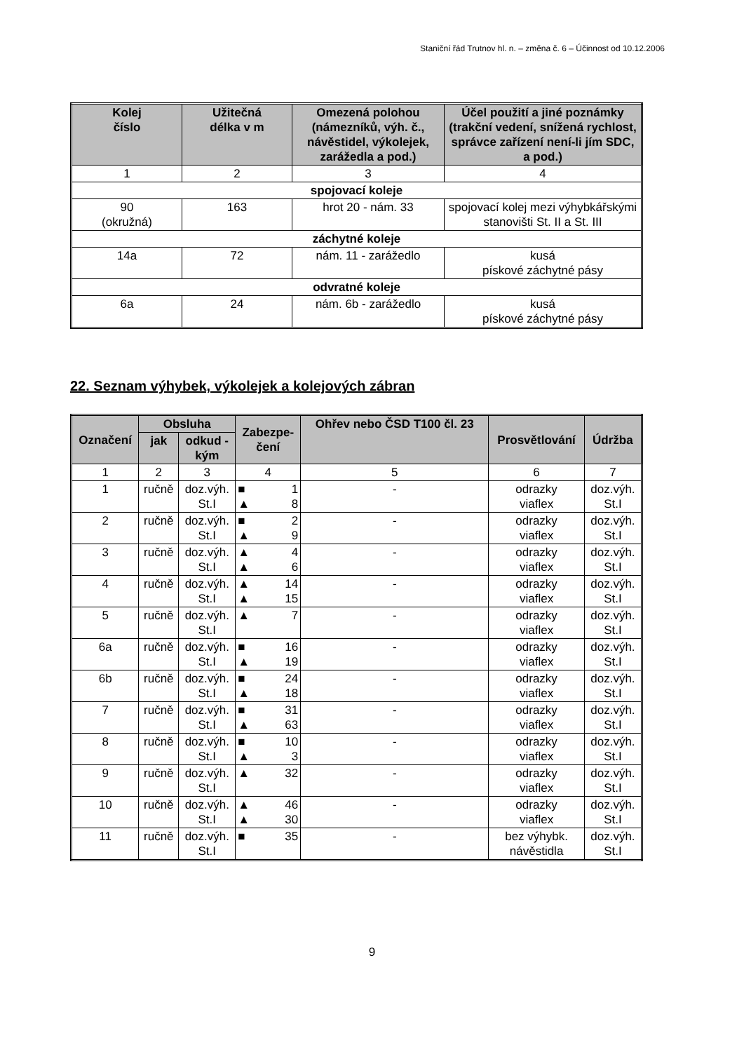Staniční řád Trutnov hl. n. – změna č. 6 – Účinnost od 10.12.2006
| Kolej číslo | Užitečná délka v m | Omezená polohou (námezníků, výh. č., návěstidel, výkolejek, zarážedla a pod.) | Účel použití a jiné poznámky (trakční vedení, snížená rychlost, správce zařízení není-li jím SDC, a pod.) |
| --- | --- | --- | --- |
| 1 | 2 | 3 | 4 |
| spojovací koleje | | | |
| 90 (okružná) | 163 | hrot 20 - nám. 33 | spojovací kolej mezi výhybkářskými stanovišti St. II a St. III |
| záchytné koleje | | | |
| 14a | 72 | nám. 11 - zarážedlo | kusá pískové záchytné pásy |
| odvratné koleje | | | |
| 6a | 24 | nám. 6b - zarážedlo | kusá pískové záchytné pásy |
22. Seznam výhybek, výkolejek a kolejových zábran
| Označení | Obsluha | | Zabezpe- čení | Ohřev nebo ČSD T100 čl. 23 | Prosvětlování | Údržba |
| --- | --- | --- | --- | --- | --- | --- |
| | jak | odkud - kým | | | | |
| 1 | 2 | 3 | 4 | 5 | 6 | 7 |
| 1 | ručně | doz.výh. St.I | ■ 1 ▲ 8 | - | odrazky viaflex | doz.výh. St.I |
| 2 | ručně | doz.výh. St.I | ■ 2 ▲ 9 | - | odrazky viaflex | doz.výh. St.I |
| 3 | ručně | doz.výh. St.I | ▲ 4 ▲ 6 | - | odrazky viaflex | doz.výh. St.I |
| 4 | ručně | doz.výh. St.I | ▲ 14 ▲ 15 | - | odrazky viaflex | doz.výh. St.I |
| 5 | ručně | doz.výh. St.I | ▲ 7 | - | odrazky viaflex | doz.výh. St.I |
| 6a | ručně | doz.výh. St.I | ■ 16 ▲ 19 | - | odrazky viaflex | doz.výh. St.I |
| 6b | ručně | doz.výh. St.I | ■ 24 ▲ 18 | - | odrazky viaflex | doz.výh. St.I |
| 7 | ručně | doz.výh. St.I | ■ 31 ▲ 63 | - | odrazky viaflex | doz.výh. St.I |
| 8 | ručně | doz.výh. St.I | ■ 10 ▲ 3 | - | odrazky viaflex | doz.výh. St.I |
| 9 | ručně | doz.výh. St.I | ▲ 32 | - | odrazky viaflex | doz.výh. St.I |
| 10 | ručně | doz.výh. St.I | ▲ 46 ▲ 30 | - | odrazky viaflex | doz.výh. St.I |
| 11 | ručně | doz.výh. St.I | ■ 35 | - | bez výhybk. návěstidla | doz.výh. St.I |
9